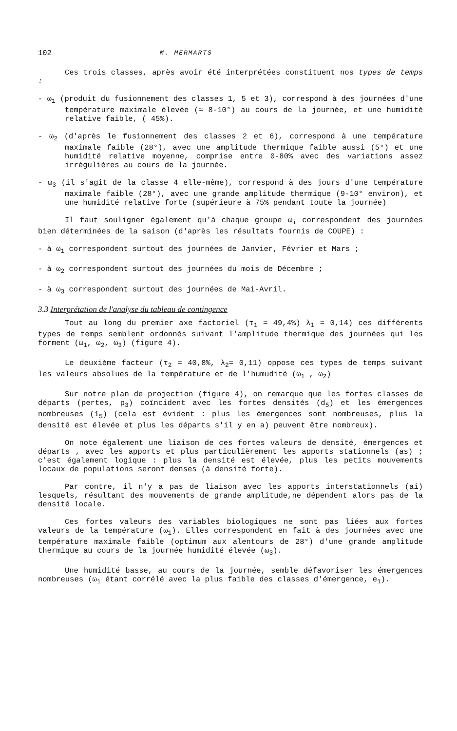102 M. MERMARTS
Ces trois classes, après avoir été interprétées constituent nos types de temps :
- ω<sub>1</sub> (produit du fusionnement des classes 1, 5 et 3), correspond à des journées d'une température maximale élevée (≈ 8-10°) au cours de la journée, et une humidité relative faible, ( 45%).
- ω<sub>2</sub> (d'après le fusionnement des classes 2 et 6), correspond à une température maximale faible (28°), avec une amplitude thermique faible aussi (5°) et une humidité relative moyenne, comprise entre 0-80% avec des variations assez irrégulières au cours de la journée.
- ω<sub>3</sub> (il s'agit de la classe 4 elle-même), correspond à des jours d'une température maximale faible (28°), avec une grande amplitude thermique (9-10° environ), et une humidité relative forte (supérieure à 75% pendant toute la journée)
Il faut souligner également qu'à chaque groupe ω<sub>i</sub> correspondent des journées bien déterminées de la saison (d'après les résultats fournis de COUPE) :
- à ω<sub>1</sub> correspondent surtout des journées de Janvier, Février et Mars ;
- à ω<sub>2</sub> correspondent surtout des journées du mois de Décembre ;
- à ω<sub>3</sub> correspondent surtout des journées de Mai-Avril.
3.3 Interprétation de l'analyse du tableau de contingence
Tout au long du premier axe factoriel (τ<sub>1</sub> = 49,4%) λ<sub>1</sub> = 0,14) ces différents types de temps semblent ordonnés suivant l'amplitude thermique des journées qui les forment (ω<sub>1</sub>, ω<sub>2</sub>, ω<sub>3</sub>) (figure 4).
Le deuxième facteur (τ<sub>2</sub> = 40,8%, λ<sub>2</sub>= 0,11) oppose ces types de temps suivant les valeurs absolues de la température et de l'humudité (ω<sub>1</sub> , ω<sub>2</sub>)
Sur notre plan de projection (figure 4), on remarque que les fortes classes de départs (pertes, p<sub>3</sub>) coïncident avec les fortes densités (d<sub>5</sub>) et les émergences nombreuses (1<sub>5</sub>) (cela est évident : plus les émergences sont nombreuses, plus la densité est élevée et plus les départs s'il y en a) peuvent être nombreux).
On note également une liaison de ces fortes valeurs de densité, émergences et départs , avec les apports et plus particulièrement les apports stationnels (as) ; c'est également logique : plus la densité est élevée, plus les petits mouvements locaux de populations seront denses (à densité forte).
Par contre, il n'y a pas de liaison avec les apports interstationnels (ai) lesquels, résultant des mouvements de grande amplitude,ne dépendent alors pas de la densité locale.
Ces fortes valeurs des variables biologiques ne sont pas liées aux fortes valeurs de la température (ω<sub>1</sub>). Elles correspondent en fait à des journées avec une température maximale faible (optimum aux alentours de 28°) d'une grande amplitude thermique au cours de la journée humidité élevée (ω<sub>3</sub>).
Une humidité basse, au cours de la journée, semble défavoriser les émergences nombreuses (ω<sub>1</sub> étant corrélé avec la plus faible des classes d'émergence, e<sub>1</sub>).